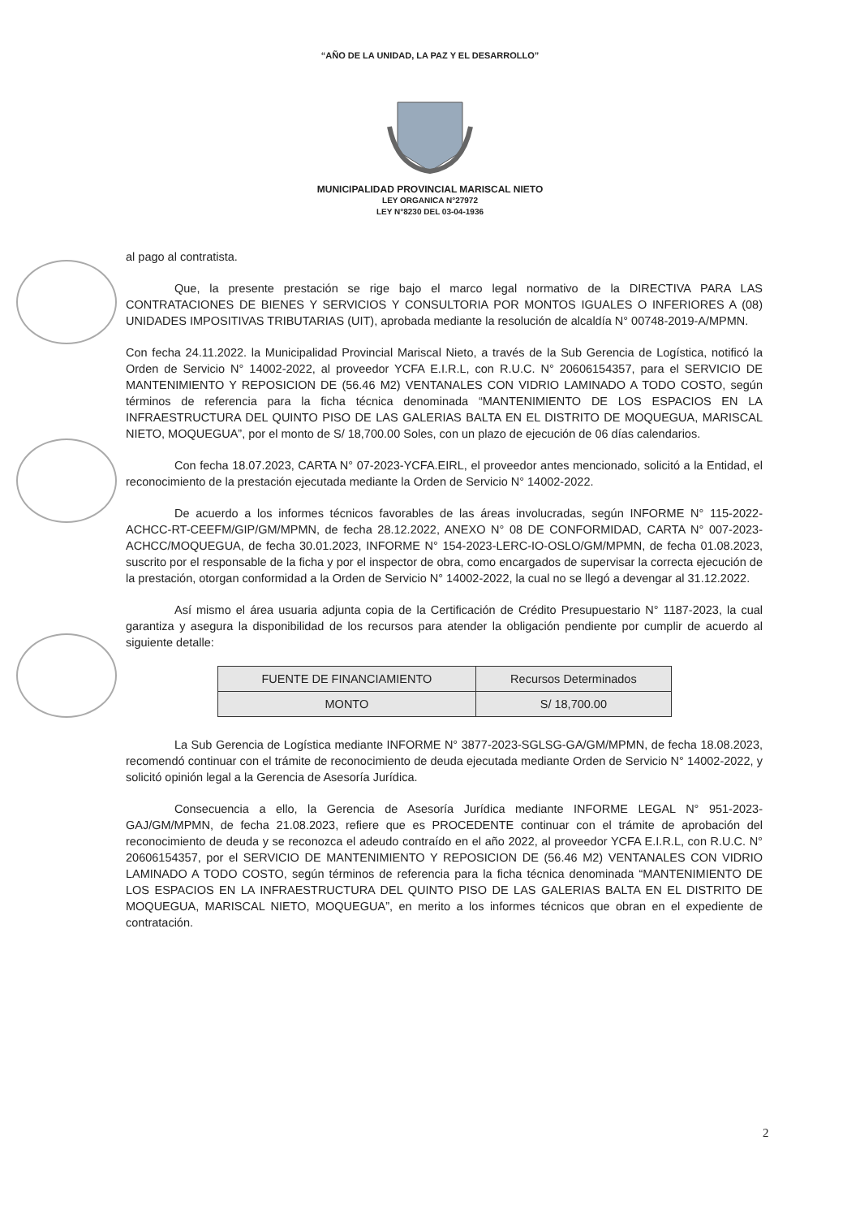“AÑO DE LA UNIDAD, LA PAZ Y EL DESARROLLO”
MUNICIPALIDAD PROVINCIAL MARISCAL NIETO
LEY ORGANICA N°27972
LEY N°8230 DEL 03-04-1936
al pago al contratista.
Que, la presente prestación se rige bajo el marco legal normativo de la DIRECTIVA PARA LAS CONTRATACIONES DE BIENES Y SERVICIOS Y CONSULTORIA POR MONTOS IGUALES O INFERIORES A (08) UNIDADES IMPOSITIVAS TRIBUTARIAS (UIT), aprobada mediante la resolución de alcaldía N° 00748-2019-A/MPMN.
Con fecha 24.11.2022. la Municipalidad Provincial Mariscal Nieto, a través de la Sub Gerencia de Logística, notificó la Orden de Servicio N° 14002-2022, al proveedor YCFA E.I.R.L, con R.U.C. N° 20606154357, para el SERVICIO DE MANTENIMIENTO Y REPOSICION DE (56.46 M2) VENTANALES CON VIDRIO LAMINADO A TODO COSTO, según términos de referencia para la ficha técnica denominada “MANTENIMIENTO DE LOS ESPACIOS EN LA INFRAESTRUCTURA DEL QUINTO PISO DE LAS GALERIAS BALTA EN EL DISTRITO DE MOQUEGUA, MARISCAL NIETO, MOQUEGUA”, por el monto de S/ 18,700.00 Soles, con un plazo de ejecución de 06 días calendarios.
Con fecha 18.07.2023, CARTA N° 07-2023-YCFA.EIRL, el proveedor antes mencionado, solicitó a la Entidad, el reconocimiento de la prestación ejecutada mediante la Orden de Servicio N° 14002-2022.
De acuerdo a los informes técnicos favorables de las áreas involucradas, según INFORME N° 115-2022-ACHCC-RT-CEEFM/GIP/GM/MPMN, de fecha 28.12.2022, ANEXO N° 08 DE CONFORMIDAD, CARTA N° 007-2023- ACHCC/MOQUEGUA, de fecha 30.01.2023, INFORME N° 154-2023-LERC-IO-OSLO/GM/MPMN, de fecha 01.08.2023, suscrito por el responsable de la ficha y por el inspector de obra, como encargados de supervisar la correcta ejecución de la prestación, otorgan conformidad a la Orden de Servicio N° 14002-2022, la cual no se llegó a devengar al 31.12.2022.
Así mismo el área usuaria adjunta copia de la Certificación de Crédito Presupuestario N° 1187-2023, la cual garantiza y asegura la disponibilidad de los recursos para atender la obligación pendiente por cumplir de acuerdo al siguiente detalle:
| FUENTE DE FINANCIAMIENTO | Recursos Determinados |
| MONTO | S/ 18,700.00 |
La Sub Gerencia de Logística mediante INFORME N° 3877-2023-SGLSG-GA/GM/MPMN, de fecha 18.08.2023, recomendó continuar con el trámite de reconocimiento de deuda ejecutada mediante Orden de Servicio N° 14002-2022, y solicitó opinión legal a la Gerencia de Asesoría Jurídica.
Consecuencia a ello, la Gerencia de Asesoría Jurídica mediante INFORME LEGAL N° 951-2023-GAJ/GM/MPMN, de fecha 21.08.2023, refiere que es PROCEDENTE continuar con el trámite de aprobación del reconocimiento de deuda y se reconozca el adeudo contraído en el año 2022, al proveedor YCFA E.I.R.L, con R.U.C. N° 20606154357, por el SERVICIO DE MANTENIMIENTO Y REPOSICION DE (56.46 M2) VENTANALES CON VIDRIO LAMINADO A TODO COSTO, según términos de referencia para la ficha técnica denominada “MANTENIMIENTO DE LOS ESPACIOS EN LA INFRAESTRUCTURA DEL QUINTO PISO DE LAS GALERIAS BALTA EN EL DISTRITO DE MOQUEGUA, MARISCAL NIETO, MOQUEGUA”, en merito a los informes técnicos que obran en el expediente de contratación.
2